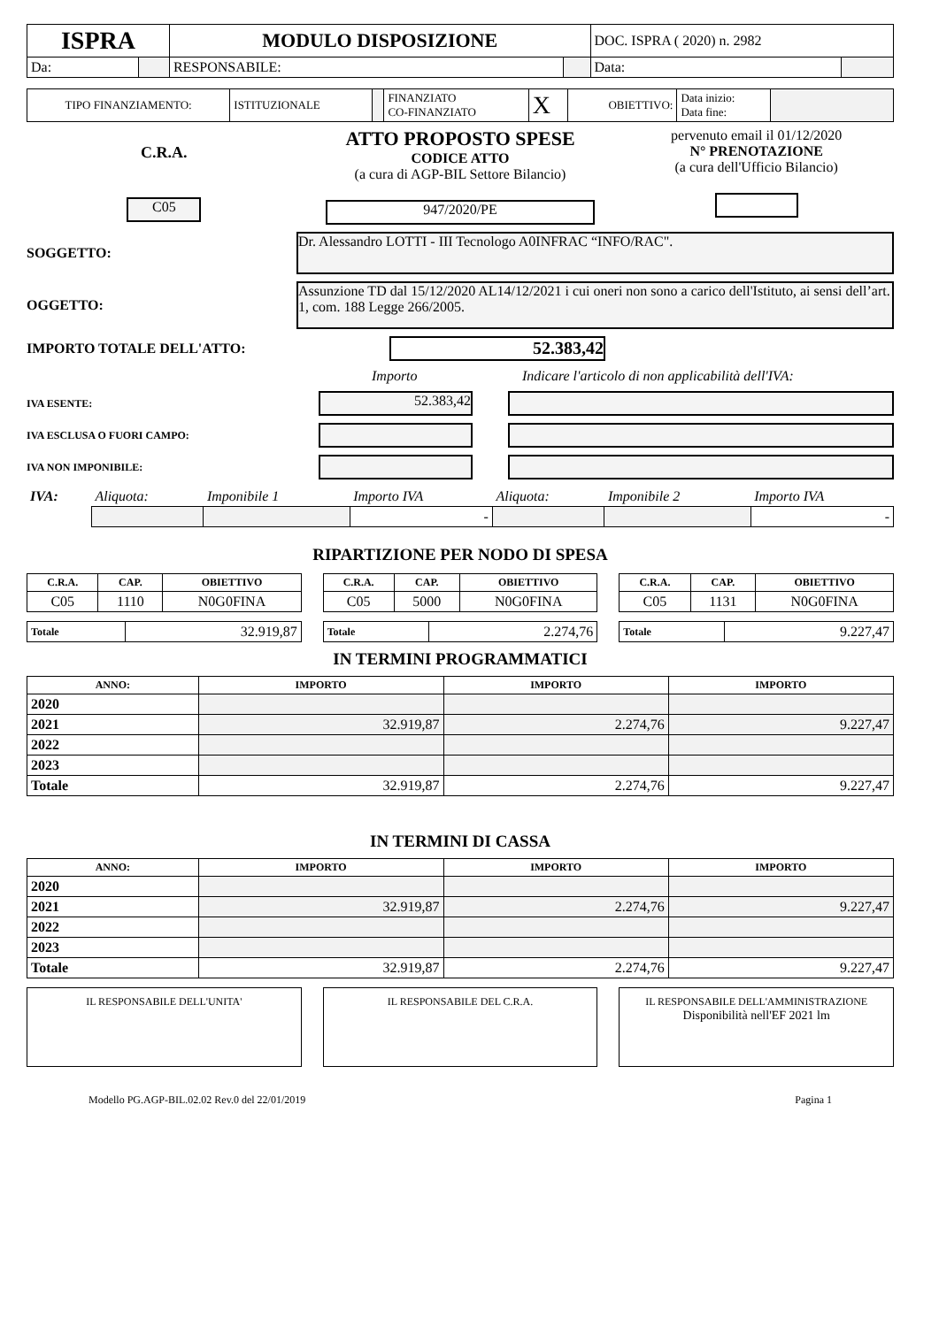| ISPRA | | MODULO DISPOSIZIONE | | DOC. ISPRA ( 2020) n. 2982 | |
| Da: | | RESPONSABILE: | | Data: | |
| TIPO FINANZIAMENTO: | ISTITUZIONALE | | FINANZIATO CO-FINANZIATO | X | OBIETTIVO: | Data inizio: Data fine: | |
C.R.A.
C05
ATTO PROPOSTO SPESE
CODICE ATTO
(a cura di AGP-BIL Settore Bilancio)
947/2020/PE
pervenuto email il 01/12/2020
N° PRENOTAZIONE
(a cura dell'Ufficio Bilancio)
SOGGETTO:
Dr. Alessandro LOTTI - III Tecnologo A0INFRAC “INFO/RAC".
OGGETTO:
Assunzione TD dal 15/12/2020 AL14/12/2021 i cui oneri non sono a carico dell'Istituto, ai sensi dell’art. 1, com. 188 Legge 266/2005.
IMPORTO TOTALE DELL'ATTO:
52.383,42
Importo Indicare l'articolo di non applicabilità dell'IVA:
IVA ESENTE:
52.383,42
IVA ESCLUSA O FUORI CAMPO:
IVA NON IMPONIBILE:
| IVA: | Aliquota: | Imponibile 1 | Importo IVA | Aliquota: | Imponibile 2 | Importo IVA |
| | | | - | | | - |
RIPARTIZIONE PER NODO DI SPESA
| C.R.A. | CAP. | OBIETTIVO |
| --- | --- | --- |
| C05 | 1110 | N0G0FINA |
| Totale | 32.919,87 |
| C.R.A. | CAP. | OBIETTIVO |
| --- | --- | --- |
| C05 | 5000 | N0G0FINA |
| Totale | 2.274,76 |
| C.R.A. | CAP. | OBIETTIVO |
| --- | --- | --- |
| C05 | 1131 | N0G0FINA |
| Totale | 9.227,47 |
IN TERMINI PROGRAMMATICI
| ANNO: | IMPORTO | IMPORTO | IMPORTO |
| --- | --- | --- | --- |
| 2020 | | | |
| 2021 | 32.919,87 | 2.274,76 | 9.227,47 |
| 2022 | | | |
| 2023 | | | |
| Totale | 32.919,87 | 2.274,76 | 9.227,47 |
IN TERMINI DI CASSA
| ANNO: | IMPORTO | IMPORTO | IMPORTO |
| --- | --- | --- | --- |
| 2020 | | | |
| 2021 | 32.919,87 | 2.274,76 | 9.227,47 |
| 2022 | | | |
| 2023 | | | |
| Totale | 32.919,87 | 2.274,76 | 9.227,47 |
IL RESPONSABILE DELL'UNITA' IL RESPONSABILE DEL C.R.A. IL RESPONSABILE DELL'AMMINISTRAZIONE
Disponibilità nell'EF 2021 lm
Modello PG.AGP-BIL.02.02 Rev.0 del 22/01/2019 Pagina 1